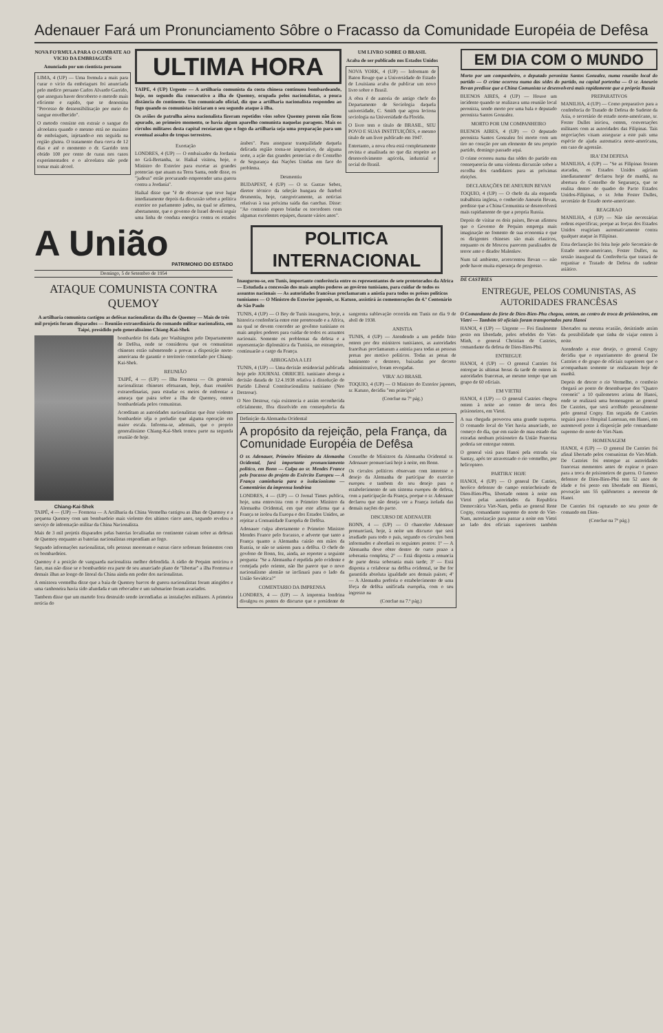Adenauer Fará um Pronunciamento Sôbre o Fracasso da Comunidade Européia de Defêsa
NOVA FO'RMULA PARA O COMBATE AO VICIO DA EMBRIAGUÊS
Anunciado por um cientista peruano
LIMA, 4 (UP) — Uma formula a mais para curar o vicio da embriagues foi anunciada pelo medico peruano Carlos Alvardo Garrido, que assegura haver descoberto o metodo mais eficiente e rapido, que se denomina "Processo de dessensibilisação por meio do sangue envelhecido".
O metodo consiste em extrair o sangue do alcoolatra quando o mesmo está no maximo de embriagues, injetando-o em seguida na região glutea. O tratamento dura cerca de 12 dias e até o momento o dr. Garrido tem obtido 100 por cento de curas nos casos experimentados e o alcoolatra não pode tomar mais alcool.
ULTIMA HORA
TAIPE, 4 (UP) Urgente — A artilharia comunista da costa chinesa continuou bombardeando, hoje, no segundo dia consecutivo a ilha de Quemoy, ocupada pelos nacionalistas, a pouca distância do continente. Um comunicado oficial, diz que a artilharia nacionalista respondeu ao fogo quando os comunistas iniciaram o seu segundo ataque à ilha.
Os aviões de patrulha aérea nacionalista fizeram repetidos vôos sobre Quemoy porem não ficou apurado, ao primeiro momento, se havia algum aparelho comunista naquelas paragens. Mais os circulos militares desta capital receiaram que o fogo da artilharia seja uma preparação para um eventual assalto de tropas terrestres.
Exortação
LONDRES, 4 (UP) — O embaixador da Jordania no Grã-Bretanha, sr. Haikal visitou, hoje, o Ministro do Exterior para exortar as grandes potencias que atuam na Terra Santa, onde disse, os "judeus" estão procurando empreender uma guerra contra a Jordania".
Haikal disse que "é de observar que teve lugar imediatamente depois da discussão sobre a politica exterior no parlamento judeu, na qual se afirmou, abertamente, que o governo de Israel deverá seguir uma linha de conduta energica contra os estados árabes". Para assegurar tranquilidade daquela delicada região torna-se imperativo, de alguma sorte, a ação das grandes potencias e do Conselho de Segurança das Nações Unidas em face do problema.
Desmentiu
BUDAPEST, 4 (UP) — O sr. Gustav Sebes, diretor técnico da seleção hungara de futebol desmentiu, hoje, categoricamente, as noticias relativas à sua próxima saida das canchas. Disse: "Ao contrario espero brindar os torcedores com algumas excelentes equipes, durante vários anos".
UM LIVRO SOBRE O BRASIL
Acaba de ser publicado nos Estados Unidos
NOVA YORK, 4 (UP) — Informam de Baton Rouge que a Universidade do Estado de Louisiana acaba de publicar um novo livro sobre o Brasil.
A obra é de autoria do antigo chefe do Departamento de Sociologia daquela universidade, C. Smith que agora leciona sociologia na Universidade da Florida.
O livro tem o titulo de BRASIL, SEU POVO E SUAS INSTITUIÇÕES, o mesmo titulo de um livre publicado em 1947.
Entretanto, a nova obra está completamente revista e atualisada no que diz respeito ao desenvolvimento agricola, industrial e social do Brasil.
A União
PATRIMONIO DO ESTADO
Domingo, 5 de Setembro de 1954
ATAQUE COMUNISTA CONTRA QUEMOY
A artilharia comunista castigou as defêsas nacionalistas da ilha de Quemoy — Mais de três mil projetis foram disparados — Reunião extraordinária do comando militar nacionalista, em Taipé, presidido pelo generalissimo Chiang-Kai-Shek
bombardeio foi dada por Washington pelo Departamento de Defêsa, onde se considerou que os comunistas chineses estão submetendo a provas a disposição norte-americana de garantir o territorio controlado por Chiang-Kai-Shek.
REUNIÃO
TAIPÉ, 4 — (UP) — Ilha Formosa — Os generais nacionalistas chineses efetuaram, hoje, duas reuniões extraordinarias, para estudar os meios de enfrentar a ameaça que paira sobre a ilha de Quemoy, ontem bombardeiada pelos comunistas.
Acreditam as autoridades nacionalistas que êsse violento bombardeio sêja o preludio que alguma operação em maior escala. Informa-se, ademais, que o proprio generalissimo Chiang-Kai-Shek tomou parte na segunda reunião de hoje.
Chiang-Kai-Shek
TAIPÉ, 4 — (UP) — Formosa — A Artilharia da China Vermelha castigou as ilhas de Quemoy e a pequena Quemoy com um bombardeio mais violento dos ultimos cinco anos, segundo revelou o serviço de informação militar da China Nacionalista.
Mais de 3 mil projetis disparados pelas baterias localisadas no continente cairam sobre as defesas de Quemoy enquanto as baterias nacionalistas respondiam ao fogo.
Segundo informações nacionalistas, três pessoas morreram e outras cinco sofreram ferimentos com os bombardeios.
Quemoy é a posição de vanguarda nacionalista melhor defendida. A rádio de Pequim noticiou o fato, mas não disse se o bombardeio era parte de seu anunciado plano de "libertar" a ilha Formosa e demais ilhas ao longo do litoral da China ainda em poder dos nacionalistas.
A emissora vermelha disse que a baia de Quemoy barcos de guerra nacionalistas foram atingidos e uma canhoneira havia sido afundada e um rebocador e um submarino foram avariados.
Tambem disse que um martelo fora destruido sendo incendiadas as instalações militares. A primeira noticia do
POLITICA INTERNACIONAL
Inaugurou-se, em Tunis, importante conferência entre os representantes de sete protetorados da Africa — Estudada a concessão dos mais amplos poderes ao govêrno tunisiano, para cuidar de todos os assuntos nacionais — As autoridades francêsas proclamaram a anistia para todos os prêsos politicos tunisianos — O Ministro do Exterior japonês, sr. Katuso, assistirá às comemorações do 4.º Centenário de São Paulo
TUNIS, 4 (UP) — O Bey de Tunis inaugurou, hoje, a historica conferência entre este protetorado e a Africa, na qual se devem conceder ao govêrno tunisiano os mais amplos poderes para cuidar de todos os assuntos nacionais. Somente os problemas da defesa e a representação diplomática da Tunisia, no estrangeiro, continuarão a cargo da França.
ABROGADA A LEI
TUNIS, 4 (UP) — Uma decisão residencial publicada hoje pelo JOURNAL ORRICIEL tunisiano abroga a decisão datada de 12.4.1938 relativa à dissolução do Partido Liberal Constitucionalista tunisiano (Neo Destrour).
O Neo Destour, cuja existencia e assim reconhecida oficialmente, fôra dissolvido em consequência da sangrenta sublevação ocorrida em Tunis no dia 9 de abril de 1938.
ANISTIA
TUNIS, 4 (UP) — Atendendo a um pedido feito ontem por dez ministros tunisianos, as autoridades francêsas proclamaram a anistia para todas as pessoas presas por motivo politicos. Todas as penas de banimento e desterro, baixadas por decreto administrativo, foram revogadas.
VIRA' AO BRASIL
TOQUIO, 4 (UP) — O Ministro do Exterior japones, sr. Katuso, decidiu "em principio"
(Conclue na 7ª pág.)
Definição da Alemanha Ocidental
A propósito da rejeição, pela França, da Comunidade Européia de Defêsa
O sr. Adenauer, Primeiro Ministro da Alemanha Ocidental, fará importante pronunciamento politico, em Bonn — Culpa ao sr. Mendes France pelo fracasso do projeto do Exército Europeu — A França caminharia para o isolacionismo — Comentários da imprensa londrina
LONDRES, 4 — (UP) — O Jornal Times publica, hoje, uma entrevista com o Primeiro Ministro da Alemanha Ocidental, em que este afirma que a França se isolou da Europa e dos Estados Unidos, ao rejeitar a Comunidade Européia de Defêsa.
Adenauer culpa abertamente o Primeiro Ministro Mendes France pelo fracasso, e adverte que tanto a França quanto a Alemanha cairão em mãos da Russia, se não se unirem para a defêsa. O chefe do govêrno de Bonn, fez, ainda, ao reporter a seguinte pergunta: "Se a Alemanha é repelida pelo ocidente e cortejada pelo oriente, não lhe parece que o novo nacionalismo alemão se inclinará para o lado da União Soviética?"
COMENTARIO DA IMPRENSA
LONDRES, 4 — (UP) — A imprensa londrina divulgou os pontos do discurso que o presidente de Conselho de Ministros da Alemanha Ocidental sr. Adenauer pronunciará hoje à noite, em Bonn.
Os circulos politicos observam com interesse o desejo da Alemanha de participar do exercito europeu e tambem do seu desejo para o estabelecimento de um sistema europeu de defesa, com a participação da França, porque o sr. Adenauer declarou que não deseja ver a França isolada das demais nações do pacto.
DISCURSO DE ADENAUER
BONN, 4 — (UP) — O chanceler Adenauer pronunciará, hoje, à noite um discurso que será irradiado para todo o pais, segundo os circulos bem informados e abordará os seguintes pontos: 1º — A Alemanha deve obter dentro de curto prazo a soberania completa; 2º — Está disposta a renuncia de parte dessa soberania mais tarde; 3º — Está disposta a colaborar na defêsa ocidental, se lhe for garantida absoluta igualdade aos demais paises; 4º — A Alemanha preferia o estabelecimento de uma fôrça de defêsa unificada européia, com o seu ingresso na
(Conclue na 7.ª pág.)
EM DIA COM O MUNDO
Morto por um companheiro, o deputado peronista Santos Gonzalez, numa reunião local do partido — O crime ocorreu numa das sédes do partido, na capital portenha — O sr. Aneurin Bevan predisse que a China Comunista se desenvolverá mais rapidamente que a própria Russia
BUENOS AIRES, 4 (UP) — Houve um incidente quando se realizava uma reunião local peronista, sendo morto por uma bala o deputado peronista Santos Gonzalez.
MORTO POR UM COMPANHEIRO
BUENOS AIRES, 4 (UP) — O deputado peronista Santos Gonzalez foi morto com um tiro no coração por um elemento de seu proprio partido, domingo passado aqui.
O crime ocorreu numa das sédes do partido em consequencia de uma violenta discussão sobre a escolha dos candidatos para as próximas eleições.
DECLARAÇÕES DE ANEURIN BEVAN
TOQUIO, 4 (UP) — O chefe da ala esquerda trabalhista inglesa, o conhecido Aneurin Bevan, predisse que a China Comunista se desenvolverá mais rapidamente do que a propria Russia.
Depois de visitar os dois paises, Bevan afirmou que o Governo de Pequim emprega mais imaginação no fomento de sua economia e que os dirigentes chineses são mais elasticos, enquanto os de Moscou parecem paralisados de terror ante o ditador Malenkov.
Num tal ambiente, acrescentou Bevan — não pode haver muita esperança de progresso.
PREPARATIVOS
MANILHA, 4 (UP) — Como preparativo para a conferência do Tratado de Defesa do Sudeste da Asia, o secretário de estado norte-americano, sr. Foster Dulles iniciou, ontem, conversações militares com as autoridades das Filipinas. Tais negociações visam assegurar a este país uma espécie de ajuda automatica norte-americana, em caso de agressão.
IRA' EM DEFESA
MANILHA, 4 (UP) — "Se as Filipinas fossem atacadas, os Estados Unidos agiriam imediatamente" declarou hoje de manhã, na abertura do Conselho de Segurança, que se realisa dentro do quadro do Pacto Estados Unidos-Filipinas, o sr. John Foster Dulles, secretário de Estado norte-americano.
REAGIRAO
MANILHA, 4 (UP) — Não são necessárias ordens especificas; porque as forças dos Estados Unidos reagiriam automaticamente contra qualquer ataque às Filipinas.
Essa declaração foi feita hoje pelo Secretário de Estado norte-americano, Foster Dulles, na sessão inaugural da Conferência que tratará de organisar o Tratado de Defesa do sudeste asiático.
DE CASTRIES
ENTREGUE, PELOS COMUNISTAS, AS AUTORIDADES FRANCÊSAS
O Comandante do fórte de Dien-Bien-Phu chegou, ontem, ao centro de troca de prisioneiros, em Vietri — Também 60 oficiais foram transportados para Hanoi
HANOI, 4 (UP) — Urgente — Foi finalmente posto em liberdade, pelos rebeldes do Viet-Minh, o general Christian de Castries, comandante da defesa de Dien-Bien-Phú.
ENTREGUE
HANOI, 4 (UP) — O general Castries foi entregue às ultimas horas da tarde de ontem às autoridades francesas, ao mesmo tempo que um grupo de 60 oficiais.
EM VIETRI
HANOI, 4 (UP) — O general Castries chegou ontem à noite ao centro de troca dos prisioneiros, em Vietri.
A sua chegada provocou uma grande surpresa. O comando local do Viet havia anunciado, no começo do dia, que em razão do mau estado das estradas nenhum prisioneiro da União Francesa poderia ser entregue ontem.
O general virá para Hanoi pela estrada via Santay, após ter atravessado o rio vermelho, por helicoptero.
PARTIRA' HOJE
HANOI, 4 (UP) — O general De Catries, heróico defensor do campo entrincheirado de Dien-Bien-Phu, libertado ontem à noite em Vietri pelas autoridades da Republica Democrática Viet-Nam, pediu ao general Rene Cogny, comandante supremo do norte do Viet-Nam, autorização para passar a noite em Vietri ao lado dos oficiais superiores também libertados na mesma ocasião, desistindo assim da possibilidade que tinha de viajar ontem à noite.
Atendendo a esse desejo, o general Cogny decidiu que o repatriamento do general De Castries e do grupo de oficiais superiores que o acompanham somente se realizaram hoje de manhã.
Depois de descer o rio Vermelho, o comboio chegará ao ponto de desembarque dos "Quatro coroneis" a 10 quilometros acima de Hanoi, onde se realizará uma homenagem ao general De Castries, que será acolhido pessoalmente pelo general Cogny. Em seguida de Castries seguirá para o Hospital Lanessan, em Hanoi, em automovel posto à disposição pelo comandante supremo do norte do Viet-Nam.
HOMENAGEM
HANOI, 4 (UP) — O general De Castries foi afinal libertado pelos comunistas do Viet-Minh. De Castries foi entregue as autoridades francesas momentos antes de expirar o prazo para a troca de prisioneiros de guerra. O famoso defensor de Dien-Bien-Phú tem 52 anos de idade e foi posto em liberdade em Bientri, povoação uns 55 quilômetros a noroeste de Hanoi.
De Castries foi capturado no seu posto de comando em Dien-
(Conclue na 7ª pág.)